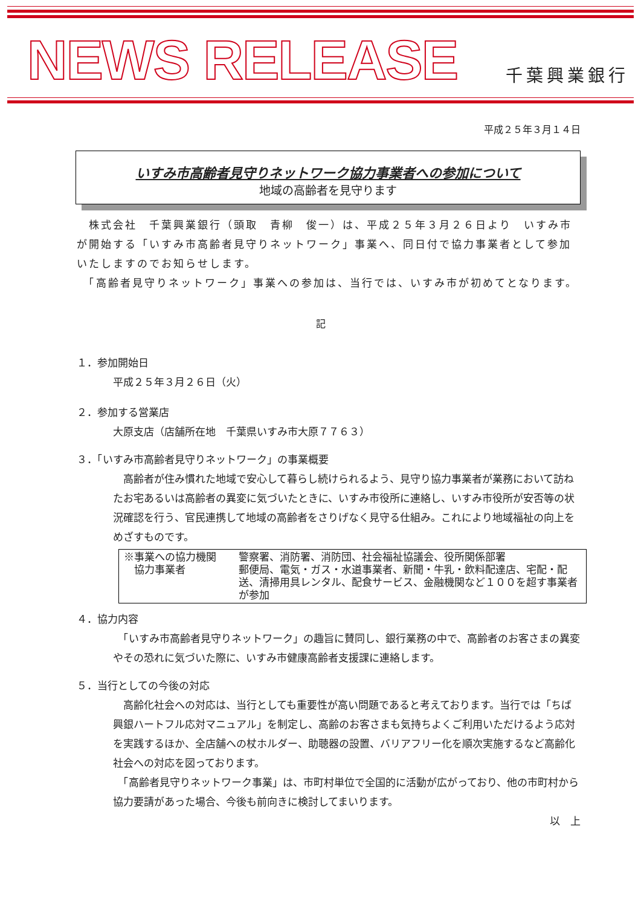NEWS RELEASE
千葉興業銀行
平成２５年３月１４日
いすみ市高齢者見守りネットワーク協力事業者への参加について
地域の高齢者を見守ります
　株式会社　千葉興業銀行（頭取　青柳　俊一）は、平成２５年３月２６日より　いすみ市が開始する「いすみ市高齢者見守りネットワーク」事業へ、同日付で協力事業者として参加いたしますのでお知らせします。
　「高齢者見守りネットワーク」事業への参加は、当行では、いすみ市が初めてとなります。
記
１．参加開始日
平成２５年３月２６日（火）
２．参加する営業店
大原支店（店舗所在地　千葉県いすみ市大原７７６３）
３．「いすみ市高齢者見守りネットワーク」の事業概要
　高齢者が住み慣れた地域で安心して暮らし続けられるよう、見守り協力事業者が業務において訪ねたお宅あるいは高齢者の異変に気づいたときに、いすみ市役所に連絡し、いすみ市役所が安否等の状況確認を行う、官民連携して地域の高齢者をさりげなく見守る仕組み。これにより地域福祉の向上をめざすものです。
※事業への協力機関
警察署、消防署、消防団、社会福祉協議会、役所関係部署
　協力事業者
郵便局、電気・ガス・水道事業者、新聞・牛乳・飲料配達店、宅配・配送、清掃用具レンタル、配食サービス、金融機関など１００を超す事業者が参加
４．協力内容
　「いすみ市高齢者見守りネットワーク」の趣旨に賛同し、銀行業務の中で、高齢者のお客さまの異変やその恐れに気づいた際に、いすみ市健康高齢者支援課に連絡します。
５．当行としての今後の対応
　高齢化社会への対応は、当行としても重要性が高い問題であると考えております。当行では「ちば興銀ハートフル応対マニュアル」を制定し、高齢のお客さまも気持ちよくご利用いただけるよう応対を実践するほか、全店舗への杖ホルダー、助聴器の設置、バリアフリー化を順次実施するなど高齢化社会への対応を図っております。
　「高齢者見守りネットワーク事業」は、市町村単位で全国的に活動が広がっており、他の市町村から協力要請があった場合、今後も前向きに検討してまいります。
以　上